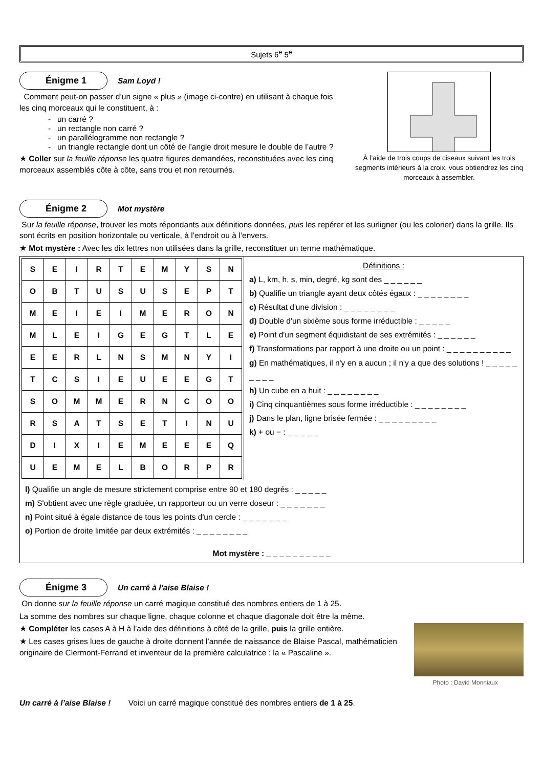Sujets 6<sup>e</sup> 5<sup>e</sup>
Énigme 1 Sam Loyd !
Comment peut-on passer d’un signe « plus » (image ci-contre) en utilisant à chaque fois les cinq morceaux qui le constituent, à :
un carré ?
un rectangle non carré ?
un parallélogramme non rectangle ?
un triangle rectangle dont un côté de l’angle droit mesure le double de l’autre ?
★ Coller sur la feuille réponse les quatre figures demandées, reconstituées avec les cinq morceaux assemblés côte à côte, sans trou et non retournés.
À l’aide de trois coups de ciseaux suivant les trois segments intérieurs à la croix, vous obtiendrez les cinq morceaux à assembler.
Énigme 2 Mot mystère
Sur la feuille réponse, trouver les mots répondants aux définitions données, puis les repérer et les surligner (ou les colorier) dans la grille. Ils sont écrits en position horizontale ou verticale, à l’endroit ou à l’envers.
★ Mot mystère : Avec les dix lettres non utilisées dans la grille, reconstituer un terme mathématique.
| S | E | I | R | T | E | M | Y | S | N |
| O | B | T | U | S | U | S | E | P | T |
| M | E | I | E | I | M | E | R | O | N |
| M | L | E | I | G | E | G | T | L | E |
| E | E | R | L | N | S | M | N | Y | I |
| T | C | S | I | E | U | E | E | G | T |
| S | O | M | M | E | R | N | C | O | O |
| R | S | A | T | S | E | T | I | N | U |
| D | I | X | I | E | M | E | E | E | Q |
| U | E | M | E | L | B | O | R | P | R |
Définitions :
a) L, km, h, s, min, degré, kg sont des _ _ _ _ _ _
b) Qualifie un triangle ayant deux côtés égaux : _ _ _ _ _ _ _ _
c) Résultat d'une division : _ _ _ _ _ _ _ _
d) Double d'un sixième sous forme irréductible : _ _ _ _ _
e) Point d'un segment équidistant de ses extrémités : _ _ _ _ _ _
f) Transformations par rapport à une droite ou un point : _ _ _ _ _ _ _ _ _ _
g) En mathématiques, il n'y en a aucun ; il n'y a que des solutions ! _ _ _ _ _ _ _ _ _
h) Un cube en a huit : _ _ _ _ _ _ _ _
i) Cinq cinquantièmes sous forme irréductible : _ _ _ _ _ _ _ _
j) Dans le plan, ligne brisée fermée : _ _ _ _ _ _ _ _ _
k) + ou − : _ _ _ _ _
l) Qualifie un angle de mesure strictement comprise entre 90 et 180 degrés : _ _ _ _ _
m) S'obtient avec une règle graduée, un rapporteur ou un verre doseur : _ _ _ _ _ _ _
n) Point situé à égale distance de tous les points d'un cercle : _ _ _ _ _ _ _
o) Portion de droite limitée par deux extrémités : _ _ _ _ _ _ _ _
Mot mystère : _ _ _ _ _ _ _ _ _ _
Énigme 3 Un carré à l’aise Blaise !
On donne sur la feuille réponse un carré magique constitué des nombres entiers de 1 à 25.
La somme des nombres sur chaque ligne, chaque colonne et chaque diagonale doit être la même.
★ Compléter les cases A à H à l’aide des définitions à côté de la grille, puis la grille entière.
★ Les cases grises lues de gauche à droite donnent l’année de naissance de Blaise Pascal, mathématicien originaire de Clermont-Ferrand et inventeur de la première calculatrice : la « Pascaline ».
Photo : David Monniaux
Un carré à l’aise Blaise ! Voici un carré magique constitué des nombres entiers de 1 à 25.